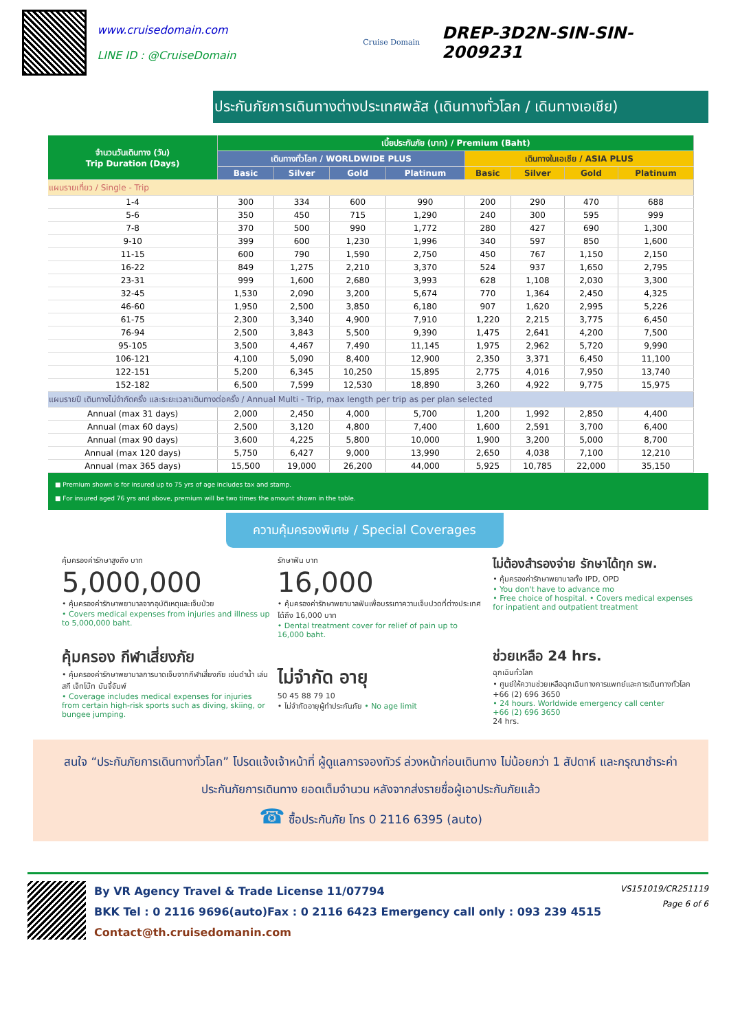www.cruisedomain.com
LINE ID : @CruiseDomain
Cruise Domain
DREP-3D2N-SIN-SIN-2009231
ประกันภัยการเดินทางต่างประเทศพลัส (เดินทางทั่วโลก / เดินทางเอเชีย)
| จำนวนวันเดินทาง (วัน) Trip Duration (Days) | เบี้ยประกันภัย (บาท) / Premium (Baht) | | | | | | | |
| --- | --- | --- | --- | --- | --- | --- | --- | --- |
| | เดินทางทั่วโลก / WORLDWIDE PLUS | | | | เดินทางในเอเชีย / ASIA PLUS | | | |
| | Basic | Silver | Gold | Platinum | Basic | Silver | Gold | Platinum |
| แผนรายเที่ยว / Single - Trip | | | | | | | | |
| 1-4 | 300 | 334 | 600 | 990 | 200 | 290 | 470 | 688 |
| 5-6 | 350 | 450 | 715 | 1,290 | 240 | 300 | 595 | 999 |
| 7-8 | 370 | 500 | 990 | 1,772 | 280 | 427 | 690 | 1,300 |
| 9-10 | 399 | 600 | 1,230 | 1,996 | 340 | 597 | 850 | 1,600 |
| 11-15 | 600 | 790 | 1,590 | 2,750 | 450 | 767 | 1,150 | 2,150 |
| 16-22 | 849 | 1,275 | 2,210 | 3,370 | 524 | 937 | 1,650 | 2,795 |
| 23-31 | 999 | 1,600 | 2,680 | 3,993 | 628 | 1,108 | 2,030 | 3,300 |
| 32-45 | 1,530 | 2,090 | 3,200 | 5,674 | 770 | 1,364 | 2,450 | 4,325 |
| 46-60 | 1,950 | 2,500 | 3,850 | 6,180 | 907 | 1,620 | 2,995 | 5,226 |
| 61-75 | 2,300 | 3,340 | 4,900 | 7,910 | 1,220 | 2,215 | 3,775 | 6,450 |
| 76-94 | 2,500 | 3,843 | 5,500 | 9,390 | 1,475 | 2,641 | 4,200 | 7,500 |
| 95-105 | 3,500 | 4,467 | 7,490 | 11,145 | 1,975 | 2,962 | 5,720 | 9,990 |
| 106-121 | 4,100 | 5,090 | 8,400 | 12,900 | 2,350 | 3,371 | 6,450 | 11,100 |
| 122-151 | 5,200 | 6,345 | 10,250 | 15,895 | 2,775 | 4,016 | 7,950 | 13,740 |
| 152-182 | 6,500 | 7,599 | 12,530 | 18,890 | 3,260 | 4,922 | 9,775 | 15,975 |
| แผนรายปี เดินทางไม่จำกัดครั้ง และระยะเวลาเดินทางต่อครั้ง / Annual Multi - Trip, max length per trip as per plan selected | | | | | | | | |
| Annual (max 31 days) | 2,000 | 2,450 | 4,000 | 5,700 | 1,200 | 1,992 | 2,850 | 4,400 |
| Annual (max 60 days) | 2,500 | 3,120 | 4,800 | 7,400 | 1,600 | 2,591 | 3,700 | 6,400 |
| Annual (max 90 days) | 3,600 | 4,225 | 5,800 | 10,000 | 1,900 | 3,200 | 5,000 | 8,700 |
| Annual (max 120 days) | 5,750 | 6,427 | 9,000 | 13,990 | 2,650 | 4,038 | 7,100 | 12,210 |
| Annual (max 365 days) | 15,500 | 19,000 | 26,200 | 44,000 | 5,925 | 10,785 | 22,000 | 35,150 |
■ Premium shown is for insured up to 75 yrs of age includes tax and stamp.
■ For insured aged 76 yrs and above, premium will be two times the amount shown in the table.
ความคุ้มครองพิเศษ / Special Coverages
คุ้มครองค่ารักษาสูงถึง บาท
5,000,000
• คุ้มครองค่ารักษาพยาบาลจากอุบัติเหตุและเจ็บป่วย
• Covers medical expenses from injuries and illness up to 5,000,000 baht.
รักษาฟัน บาท
16,000
• คุ้มครองค่ารักษาพยาบาลฟันเพื่อบรรเทาความเจ็บปวดที่ต่างประเทศ ได้ถึง 16,000 บาท
• Dental treatment cover for relief of pain up to 16,000 baht.
ไม่ต้องสำรองจ่าย รักษาได้ทุก รพ.
• คุ้มครองค่ารักษาพยาบาลทั้ง IPD, OPD
• You don't have to advance mo
• Free choice of hospital. • Covers medical expenses for inpatient and outpatient treatment
คุ้มครอง กีฬาเสี่ยงภัย
• คุ้มครองค่ารักษาพยาบาลการบาดเจ็บจากกีฬาเสี่ยงภัย เช่นดำน้ำ เล่นสกี เจ็ทโบ๊ท บันจี้จัมพ์
• Coverage includes medical expenses for injuries from certain high-risk sports such as diving, skiing, or bungee jumping.
ไม่จำกัด อายุ
50 45 88 79 10
• ไม่จำกัดอายุผู้ทำประกันภัย • No age limit
ช่วยเหลือ 24 hrs.
ฉุกเฉินทั่วโลก
• ศูนย์ให้ความช่วยเหลือฉุกเฉินทางการแพทย์และการเดินทางทั่วโลก
+66 (2) 696 3650
• 24 hours. Worldwide emergency call center
+66 (2) 696 3650
24 hrs.
สนใจ “ประกันภัยการเดินทางทั่วโลก” โปรดแจ้งเจ้าหน้าที่ ผู้ดูแลการจองทัวร์ ล่วงหน้าก่อนเดินทาง ไม่น้อยกว่า 1 สัปดาห์ และกรุณาชำระค่าประกันภัยการเดินทาง ยอดเต็มจำนวน หลังจากส่งรายชื่อผู้เอาประกันภัยแล้ว
☎ ซื้อประกันภัย โทร 0 2116 6395 (auto)
By VR Agency Travel & Trade License 11/07794
BKK Tel : 0 2116 9696(auto)Fax : 0 2116 6423 Emergency call only : 093 239 4515
Contact@th.cruisedomanin.com
VS151019/CR251119
Page 6 of 6